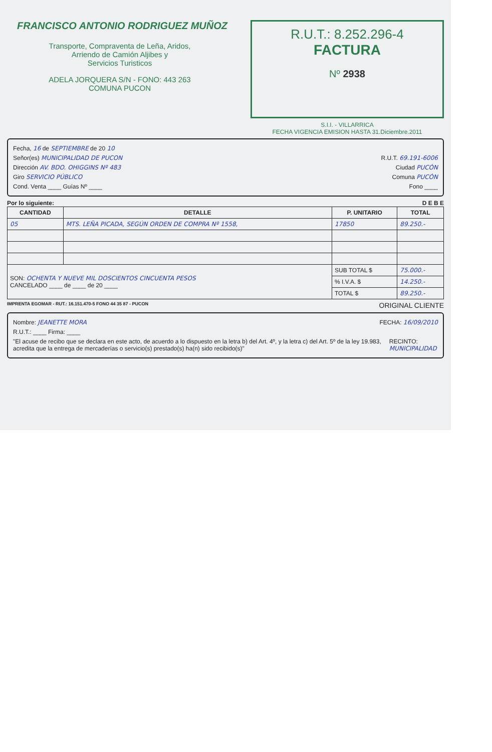FRANCISCO ANTONIO RODRIGUEZ MUÑOZ
Transporte, Compraventa de Leña, Aridos,
Arriendo de Camión Aljibes y
Servicios Turisticos
ADELA JORQUERA S/N - FONO: 443 263
COMUNA PUCON
R.U.T.: 8.252.296-4
FACTURA
Nº 2938
S.I.I. - VILLARRICA
FECHA VIGENCIA EMISION HASTA 31.Diciembre.2011
Fecha, 16 de SEPTIEMBRE de 20 10
Señor(es) MUNICIPALIDAD DE PUCON R.U.T. 69.191-6006
Dirección AV. BDO. OHIGGINS Nº 483 Ciudad PUCÓN
Giro SERVICIO PÚBLICO Comuna PUCÓN
Cond. Venta ____ Guías Nº ____ Fono ____
Por lo siguiente: D E B E
| CANTIDAD | DETALLE | P. UNITARIO | TOTAL |
| --- | --- | --- | --- |
| 05 | MTS. LEÑA PICADA, SEGÚN ORDEN DE COMPRA Nº 1558, | 17850 | 89.250.- |
| SON: OCHENTA Y NUEVE MIL DOSCIENTOS CINCUENTA PESOS CANCELADO ____ de ____ de 20 ____ | | SUB TOTAL $ | 75.000.- |
| | | % I.V.A. $ | 14.250.- |
| | | TOTAL $ | 89.250.- |
IMPRENTA EGOMAR - RUT.: 16.151.470-5 FONO 44 35 87 - PUCON ORIGINAL CLIENTE
Nombre: JEANETTE MORA FECHA: 16/09/2010
R.U.T.: ____ Firma: ____
"El acuse de recibo que se declara en este acto, de acuerdo a lo dispuesto en la letra b) del Art. 4º, y la letra c) del Art. 5º de la ley 19.983, acredita que la entrega de mercaderías o servicio(s) prestado(s) ha(n) sido recibido(s)" RECINTO: MUNICIPALIDAD